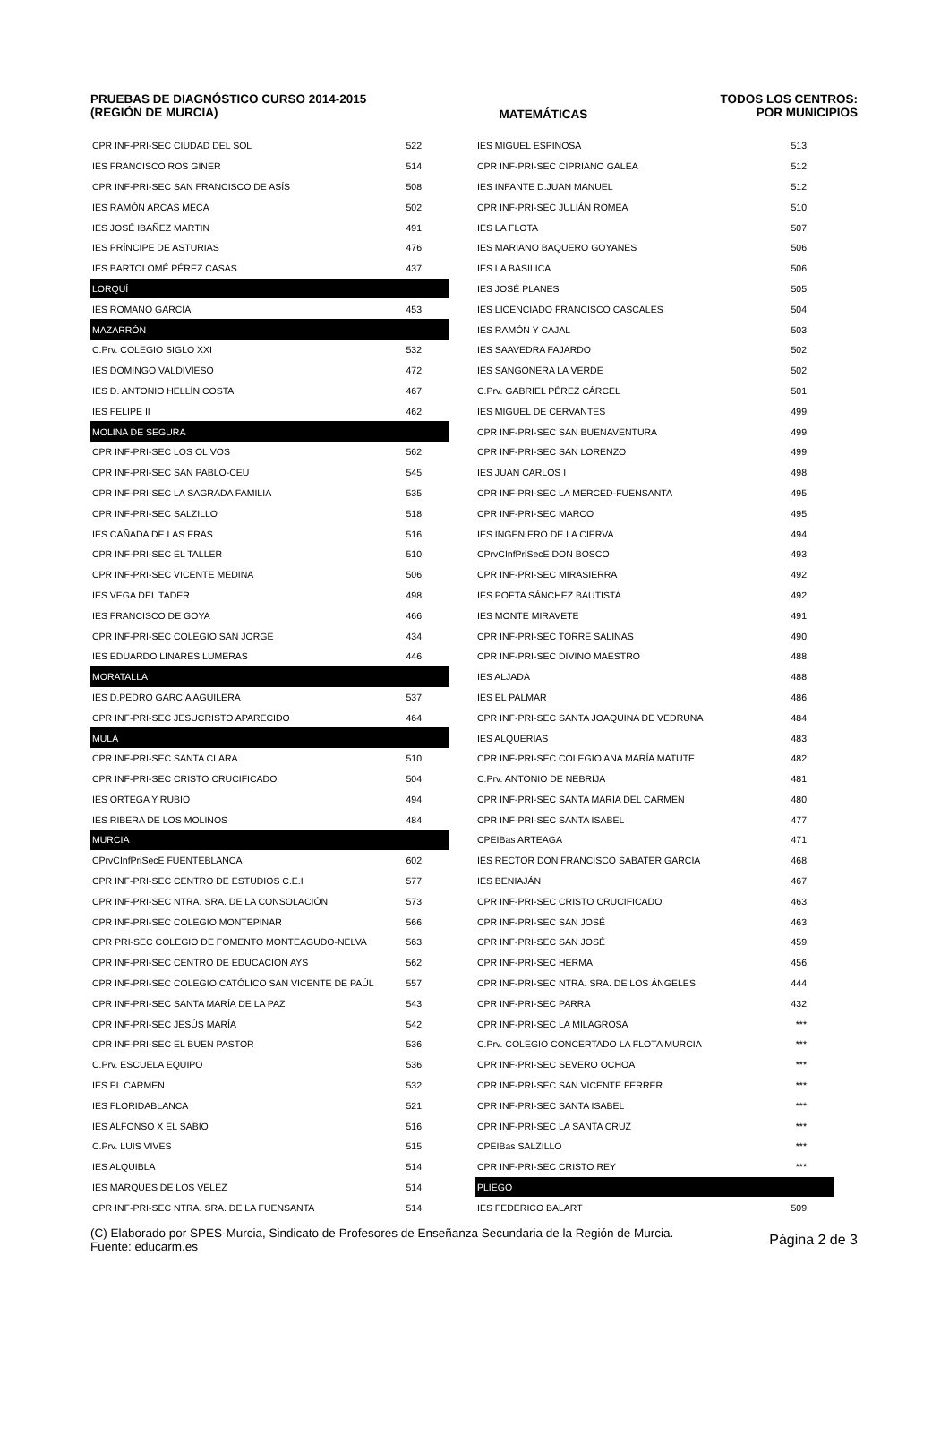PRUEBAS DE DIAGNÓSTICO CURSO 2014-2015
(REGIÓN DE MURCIA)
MATEMÁTICAS TODOS LOS CENTROS:
POR MUNICIPIOS
| CPR INF-PRI-SEC CIUDAD DEL SOL | 522 |
| IES FRANCISCO ROS GINER | 514 |
| CPR INF-PRI-SEC SAN FRANCISCO DE ASÍS | 508 |
| IES RAMÓN ARCAS MECA | 502 |
| IES JOSÉ IBAÑEZ MARTIN | 491 |
| IES PRÍNCIPE DE ASTURIAS | 476 |
| IES BARTOLOMÉ PÉREZ CASAS | 437 |
| LORQUÍ | |
| IES ROMANO GARCIA | 453 |
| MAZARRÓN | |
| C.Prv. COLEGIO SIGLO XXI | 532 |
| IES DOMINGO VALDIVIESO | 472 |
| IES D. ANTONIO HELLÍN COSTA | 467 |
| IES FELIPE II | 462 |
| MOLINA DE SEGURA | |
| CPR INF-PRI-SEC LOS OLIVOS | 562 |
| CPR INF-PRI-SEC SAN PABLO-CEU | 545 |
| CPR INF-PRI-SEC LA SAGRADA FAMILIA | 535 |
| CPR INF-PRI-SEC SALZILLO | 518 |
| IES CAÑADA DE LAS ERAS | 516 |
| CPR INF-PRI-SEC EL TALLER | 510 |
| CPR INF-PRI-SEC VICENTE MEDINA | 506 |
| IES VEGA DEL TADER | 498 |
| IES FRANCISCO DE GOYA | 466 |
| CPR INF-PRI-SEC COLEGIO SAN JORGE | 434 |
| IES EDUARDO LINARES LUMERAS | 446 |
| MORATALLA | |
| IES D.PEDRO GARCIA AGUILERA | 537 |
| CPR INF-PRI-SEC JESUCRISTO APARECIDO | 464 |
| MULA | |
| CPR INF-PRI-SEC SANTA CLARA | 510 |
| CPR INF-PRI-SEC CRISTO CRUCIFICADO | 504 |
| IES ORTEGA Y RUBIO | 494 |
| IES RIBERA DE LOS MOLINOS | 484 |
| MURCIA | |
| CPrvCInfPriSecE FUENTEBLANCA | 602 |
| CPR INF-PRI-SEC CENTRO DE ESTUDIOS C.E.I | 577 |
| CPR INF-PRI-SEC NTRA. SRA. DE LA CONSOLACIÓN | 573 |
| CPR INF-PRI-SEC COLEGIO MONTEPINAR | 566 |
| CPR PRI-SEC COLEGIO DE FOMENTO MONTEAGUDO-NELVA | 563 |
| CPR INF-PRI-SEC CENTRO DE EDUCACION AYS | 562 |
| CPR INF-PRI-SEC COLEGIO CATÓLICO SAN VICENTE DE PAÚL | 557 |
| CPR INF-PRI-SEC SANTA MARÍA DE LA PAZ | 543 |
| CPR INF-PRI-SEC JESÚS MARÍA | 542 |
| CPR INF-PRI-SEC EL BUEN PASTOR | 536 |
| C.Prv. ESCUELA EQUIPO | 536 |
| IES EL CARMEN | 532 |
| IES FLORIDABLANCA | 521 |
| IES ALFONSO X EL SABIO | 516 |
| C.Prv. LUIS VIVES | 515 |
| IES ALQUIBLA | 514 |
| IES MARQUES DE LOS VELEZ | 514 |
| CPR INF-PRI-SEC NTRA. SRA. DE LA FUENSANTA | 514 |
| IES MIGUEL ESPINOSA | 513 |
| CPR INF-PRI-SEC CIPRIANO GALEA | 512 |
| IES INFANTE D.JUAN MANUEL | 512 |
| CPR INF-PRI-SEC JULIÁN ROMEA | 510 |
| IES LA FLOTA | 507 |
| IES MARIANO BAQUERO GOYANES | 506 |
| IES LA BASILICA | 506 |
| IES JOSÉ PLANES | 505 |
| IES LICENCIADO FRANCISCO CASCALES | 504 |
| IES RAMÓN Y CAJAL | 503 |
| IES SAAVEDRA FAJARDO | 502 |
| IES SANGONERA LA VERDE | 502 |
| C.Prv. GABRIEL PÉREZ CÁRCEL | 501 |
| IES MIGUEL DE CERVANTES | 499 |
| CPR INF-PRI-SEC SAN BUENAVENTURA | 499 |
| CPR INF-PRI-SEC SAN LORENZO | 499 |
| IES JUAN CARLOS I | 498 |
| CPR INF-PRI-SEC LA MERCED-FUENSANTA | 495 |
| CPR INF-PRI-SEC MARCO | 495 |
| IES INGENIERO DE LA CIERVA | 494 |
| CPrvCInfPriSecE DON BOSCO | 493 |
| CPR INF-PRI-SEC MIRASIERRA | 492 |
| IES POETA SÁNCHEZ BAUTISTA | 492 |
| IES MONTE MIRAVETE | 491 |
| CPR INF-PRI-SEC TORRE SALINAS | 490 |
| CPR INF-PRI-SEC DIVINO MAESTRO | 488 |
| IES ALJADA | 488 |
| IES EL PALMAR | 486 |
| CPR INF-PRI-SEC SANTA JOAQUINA DE VEDRUNA | 484 |
| IES ALQUERIAS | 483 |
| CPR INF-PRI-SEC COLEGIO ANA MARÍA MATUTE | 482 |
| C.Prv. ANTONIO DE NEBRIJA | 481 |
| CPR INF-PRI-SEC SANTA MARÍA DEL CARMEN | 480 |
| CPR INF-PRI-SEC SANTA ISABEL | 477 |
| CPEIBas ARTEAGA | 471 |
| IES RECTOR DON FRANCISCO SABATER GARCÍA | 468 |
| IES BENIAJÁN | 467 |
| CPR INF-PRI-SEC CRISTO CRUCIFICADO | 463 |
| CPR INF-PRI-SEC SAN JOSÉ | 463 |
| CPR INF-PRI-SEC SAN JOSÉ | 459 |
| CPR INF-PRI-SEC HERMA | 456 |
| CPR INF-PRI-SEC NTRA. SRA. DE LOS ÁNGELES | 444 |
| CPR INF-PRI-SEC PARRA | 432 |
| CPR INF-PRI-SEC LA MILAGROSA | *** |
| C.Prv. COLEGIO CONCERTADO LA FLOTA MURCIA | *** |
| CPR INF-PRI-SEC SEVERO OCHOA | *** |
| CPR INF-PRI-SEC SAN VICENTE FERRER | *** |
| CPR INF-PRI-SEC SANTA ISABEL | *** |
| CPR INF-PRI-SEC LA SANTA CRUZ | *** |
| CPEIBas SALZILLO | *** |
| CPR INF-PRI-SEC CRISTO REY | *** |
| PLIEGO | |
| IES FEDERICO BALART | 509 |
(C) Elaborado por SPES-Murcia, Sindicato de Profesores de Enseñanza Secundaria de la Región de Murcia.
Fuente: educarm.es
Página 2 de 3